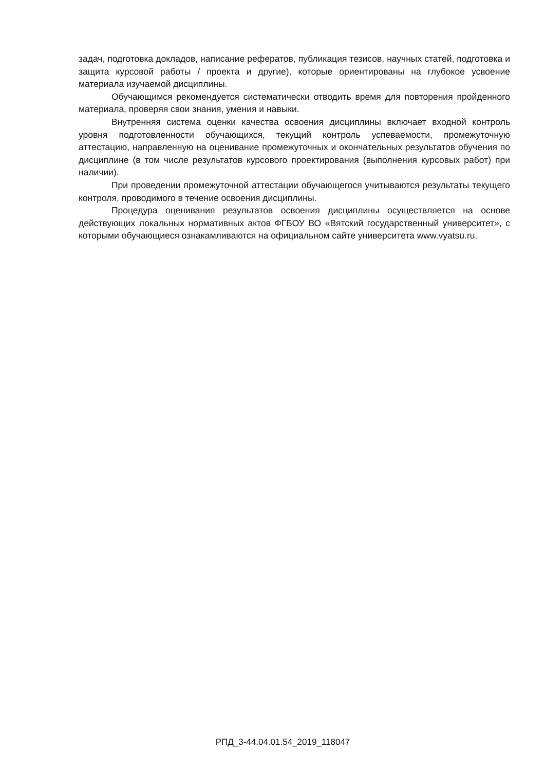задач, подготовка докладов, написание рефератов, публикация тезисов, научных статей, подготовка и защита курсовой работы / проекта и другие), которые ориентированы на глубокое усвоение материала изучаемой дисциплины.
Обучающимся рекомендуется систематически отводить время для повторения пройденного материала, проверяя свои знания, умения и навыки.
Внутренняя система оценки качества освоения дисциплины включает входной контроль уровня подготовленности обучающихся, текущий контроль успеваемости, промежуточную аттестацию, направленную на оценивание промежуточных и окончательных результатов обучения по дисциплине (в том числе результатов курсового проектирования (выполнения курсовых работ) при наличии).
При проведении промежуточной аттестации обучающегося учитываются результаты текущего контроля, проводимого в течение освоения дисциплины.
Процедура оценивания результатов освоения дисциплины осуществляется на основе действующих локальных нормативных актов ФГБОУ ВО «Вятский государственный университет», с которыми обучающиеся ознакамливаются на официальном сайте университета www.vyatsu.ru.
РПД_3-44.04.01.54_2019_118047